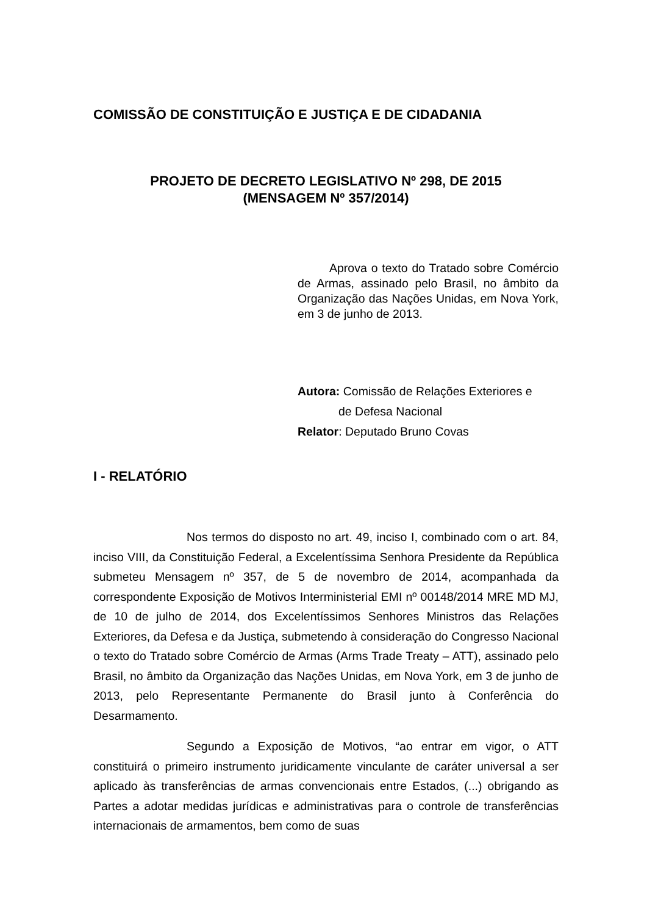COMISSÃO DE CONSTITUIÇÃO E JUSTIÇA E DE CIDADANIA
PROJETO DE DECRETO LEGISLATIVO Nº 298, DE 2015
(MENSAGEM Nº 357/2014)
Aprova o texto do Tratado sobre Comércio de Armas, assinado pelo Brasil, no âmbito da Organização das Nações Unidas, em Nova York, em 3 de junho de 2013.
Autora: Comissão de Relações Exteriores e
de Defesa Nacional
Relator: Deputado Bruno Covas
I - RELATÓRIO
Nos termos do disposto no art. 49, inciso I, combinado com o art. 84, inciso VIII, da Constituição Federal, a Excelentíssima Senhora Presidente da República submeteu Mensagem nº 357, de 5 de novembro de 2014, acompanhada da correspondente Exposição de Motivos Interministerial EMI nº 00148/2014 MRE MD MJ, de 10 de julho de 2014, dos Excelentíssimos Senhores Ministros das Relações Exteriores, da Defesa e da Justiça, submetendo à consideração do Congresso Nacional o texto do Tratado sobre Comércio de Armas (Arms Trade Treaty – ATT), assinado pelo Brasil, no âmbito da Organização das Nações Unidas, em Nova York, em 3 de junho de 2013, pelo Representante Permanente do Brasil junto à Conferência do Desarmamento.
Segundo a Exposição de Motivos, “ao entrar em vigor, o ATT constituirá o primeiro instrumento juridicamente vinculante de caráter universal a ser aplicado às transferências de armas convencionais entre Estados, (...) obrigando as Partes a adotar medidas jurídicas e administrativas para o controle de transferências internacionais de armamentos, bem como de suas